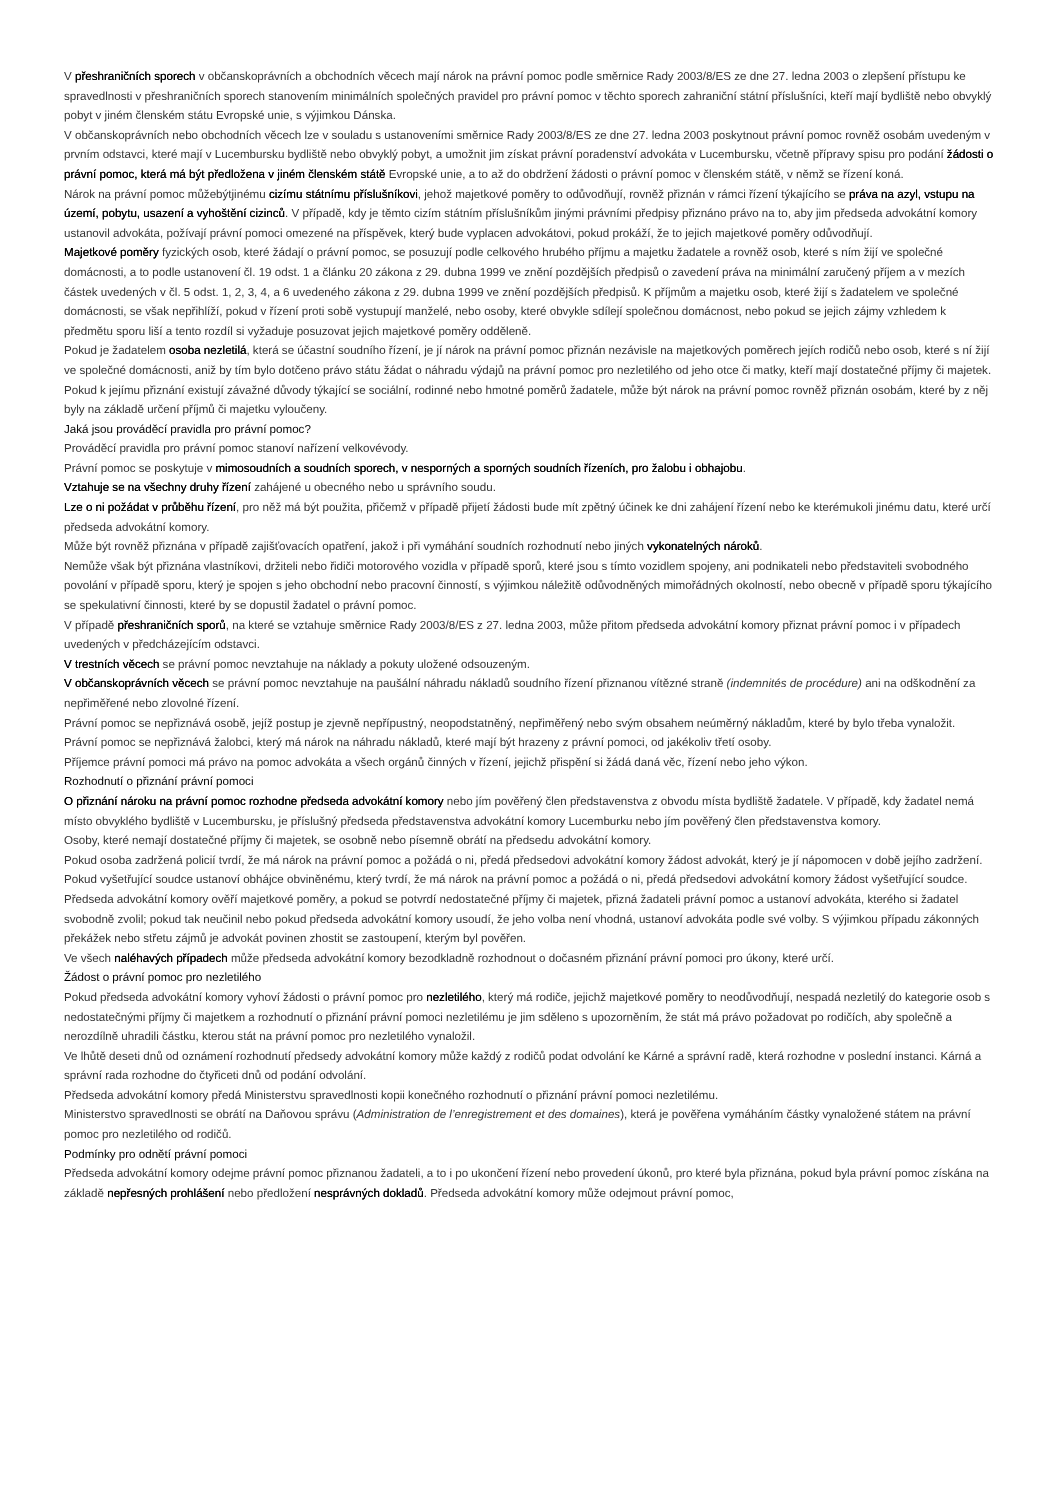V přeshraničních sporech v občanskoprávních a obchodních věcech mají nárok na právní pomoc podle směrnice Rady 2003/8/ES ze dne 27. ledna 2003 o zlepšení přístupu ke spravedlnosti v přeshraničních sporech stanovením minimálních společných pravidel pro právní pomoc v těchto sporech zahraniční státní příslušníci, kteří mají bydliště nebo obvyklý pobyt v jiném členském státu Evropské unie, s výjimkou Dánska.
V občanskoprávních nebo obchodních věcech lze v souladu s ustanoveními směrnice Rady 2003/8/ES ze dne 27. ledna 2003 poskytnout právní pomoc rovněž osobám uvedeným v prvním odstavci, které mají v Lucembursku bydliště nebo obvyklý pobyt, a umožnit jim získat právní poradenství advokáta v Lucembursku, včetně přípravy spisu pro podání žádosti o právní pomoc, která má být předložena v jiném členském státě Evropské unie, a to až do obdržení žádosti o právní pomoc v členském státě, v němž se řízení koná.
Nárok na právní pomoc můžebýtjinému cizímu státnímu příslušníkovi, jehož majetkové poměry to odůvodňují, rovněž přiznán v rámci řízení týkajícího se práva na azyl, vstupu na území, pobytu, usazení a vyhoštění cizinců. V případě, kdy je těmto cizím státním příslušníkům jinými právními předpisy přiznáno právo na to, aby jim předseda advokátní komory ustanovil advokáta, požívají právní pomoci omezené na příspěvek, který bude vyplacen advokátovi, pokud prokáží, že to jejich majetkové poměry odůvodňují.
Majetkové poměry fyzických osob, které žádají o právní pomoc, se posuzují podle celkového hrubého příjmu a majetku žadatele a rovněž osob, které s ním žijí ve společné domácnosti, a to podle ustanovení čl. 19 odst. 1 a článku 20 zákona z 29. dubna 1999 ve znění pozdějších předpisů o zavedení práva na minimální zaručený příjem a v mezích částek uvedených v čl. 5 odst. 1, 2, 3, 4, a 6 uvedeného zákona z 29. dubna 1999 ve znění pozdějších předpisů. K příjmům a majetku osob, které žijí s žadatelem ve společné domácnosti, se však nepřihlíží, pokud v řízení proti sobě vystupují manželé, nebo osoby, které obvykle sdílejí společnou domácnost, nebo pokud se jejich zájmy vzhledem k předmětu sporu liší a tento rozdíl si vyžaduje posuzovat jejich majetkové poměry odděleně.
Pokud je žadatelem osoba nezletilá, která se účastní soudního řízení, je jí nárok na právní pomoc přiznán nezávisle na majetkových poměrech jejích rodičů nebo osob, které s ní žijí ve společné domácnosti, aniž by tím bylo dotčeno právo státu žádat o náhradu výdajů na právní pomoc pro nezletilého od jeho otce či matky, kteří mají dostatečné příjmy či majetek.
Pokud k jejímu přiznání existují závažné důvody týkající se sociální, rodinné nebo hmotné poměrů žadatele, může být nárok na právní pomoc rovněž přiznán osobám, které by z něj byly na základě určení příjmů či majetku vyloučeny.
Jaká jsou prováděcí pravidla pro právní pomoc?
Prováděcí pravidla pro právní pomoc stanoví nařízení velkovévody.
Právní pomoc se poskytuje v mimosoudních a soudních sporech, v nesporných a sporných soudních řízeních, pro žalobu i obhajobu.
Vztahuje se na všechny druhy řízení zahájené u obecného nebo u správního soudu.
Lze o ni požádat v průběhu řízení, pro něž má být použita, přičemž v případě přijetí žádosti bude mít zpětný účinek ke dni zahájení řízení nebo ke kterémukoli jinému datu, které určí předseda advokátní komory.
Může být rovněž přiznána v případě zajišťovacích opatření, jakož i při vymáhání soudních rozhodnutí nebo jiných vykonatelných nároků.
Nemůže však být přiznána vlastníkovi, držiteli nebo řidiči motorového vozidla v případě sporů, které jsou s tímto vozidlem spojeny, ani podnikateli nebo představiteli svobodného povolání v případě sporu, který je spojen s jeho obchodní nebo pracovní činností, s výjimkou náležitě odůvodněných mimořádných okolností, nebo obecně v případě sporu týkajícího se spekulativní činnosti, které by se dopustil žadatel o právní pomoc.
V případě přeshraničních sporů, na které se vztahuje směrnice Rady 2003/8/ES z 27. ledna 2003, může přitom předseda advokátní komory přiznat právní pomoc i v případech uvedených v předcházejícím odstavci.
V trestních věcech se právní pomoc nevztahuje na náklady a pokuty uložené odsouzeným.
V občanskoprávních věcech se právní pomoc nevztahuje na paušální náhradu nákladů soudního řízení přiznanou vítězné straně (indemnités de procédure) ani na odškodnění za nepřiměřené nebo zlovolné řízení.
Právní pomoc se nepřiznává osobě, jejíž postup je zjevně nepřípustný, neopodstatněný, nepřiměřený nebo svým obsahem neúměrný nákladům, které by bylo třeba vynaložit.
Právní pomoc se nepřiznává žalobci, který má nárok na náhradu nákladů, které mají být hrazeny z právní pomoci, od jakékoliv třetí osoby.
Příjemce právní pomoci má právo na pomoc advokáta a všech orgánů činných v řízení, jejichž přispění si žádá daná věc, řízení nebo jeho výkon.
Rozhodnutí o přiznání právní pomoci
O přiznání nároku na právní pomoc rozhodne předseda advokátní komory nebo jím pověřený člen představenstva z obvodu místa bydliště žadatele. V případě, kdy žadatel nemá místo obvyklého bydliště v Lucembursku, je příslušný předseda představenstva advokátní komory Lucemburku nebo jím pověřený člen představenstva komory.
Osoby, které nemají dostatečné příjmy či majetek, se osobně nebo písemně obrátí na předsedu advokátní komory.
Pokud osoba zadržená policií tvrdí, že má nárok na právní pomoc a požádá o ni, předá předsedovi advokátní komory žádost advokát, který je jí nápomocen v době jejího zadržení.
Pokud vyšetřující soudce ustanoví obhájce obviněnému, který tvrdí, že má nárok na právní pomoc a požádá o ni, předá předsedovi advokátní komory žádost vyšetřující soudce.
Předseda advokátní komory ověří majetkové poměry, a pokud se potvrdí nedostatečné příjmy či majetek, přizná žadateli právní pomoc a ustanoví advokáta, kterého si žadatel svobodně zvolil; pokud tak neučinil nebo pokud předseda advokátní komory usoudí, že jeho volba není vhodná, ustanoví advokáta podle své volby. S výjimkou případu zákonných překážek nebo střetu zájmů je advokát povinen zhostit se zastoupení, kterým byl pověřen.
Ve všech naléhavých případech může předseda advokátní komory bezodkladně rozhodnout o dočasném přiznání právní pomoci pro úkony, které určí.
Žádost o právní pomoc pro nezletilého
Pokud předseda advokátní komory vyhoví žádosti o právní pomoc pro nezletilého, který má rodiče, jejichž majetkové poměry to neodůvodňují, nespadá nezletilý do kategorie osob s nedostatečnými příjmy či majetkem a rozhodnutí o přiznání právní pomoci nezletilému je jim sděleno s upozorněním, že stát má právo požadovat po rodičích, aby společně a nerozdílně uhradili částku, kterou stát na právní pomoc pro nezletilého vynaložil.
Ve lhůtě deseti dnů od oznámení rozhodnutí předsedy advokátní komory může každý z rodičů podat odvolání ke Kárné a správní radě, která rozhodne v poslední instanci. Kárná a správní rada rozhodne do čtyřiceti dnů od podání odvolání.
Předseda advokátní komory předá Ministerstvu spravedlnosti kopii konečného rozhodnutí o přiznání právní pomoci nezletilému.
Ministerstvo spravedlnosti se obrátí na Daňovou správu (Administration de l’enregistrement et des domaines), která je pověřena vymáháním částky vynaložené státem na právní pomoc pro nezletilého od rodičů.
Podmínky pro odnětí právní pomoci
Předseda advokátní komory odejme právní pomoc přiznanou žadateli, a to i po ukončení řízení nebo provedení úkonů, pro které byla přiznána, pokud byla právní pomoc získána na základě nepřesných prohlášení nebo předložení nesprávných dokladů. Předseda advokátní komory může odejmout právní pomoc,